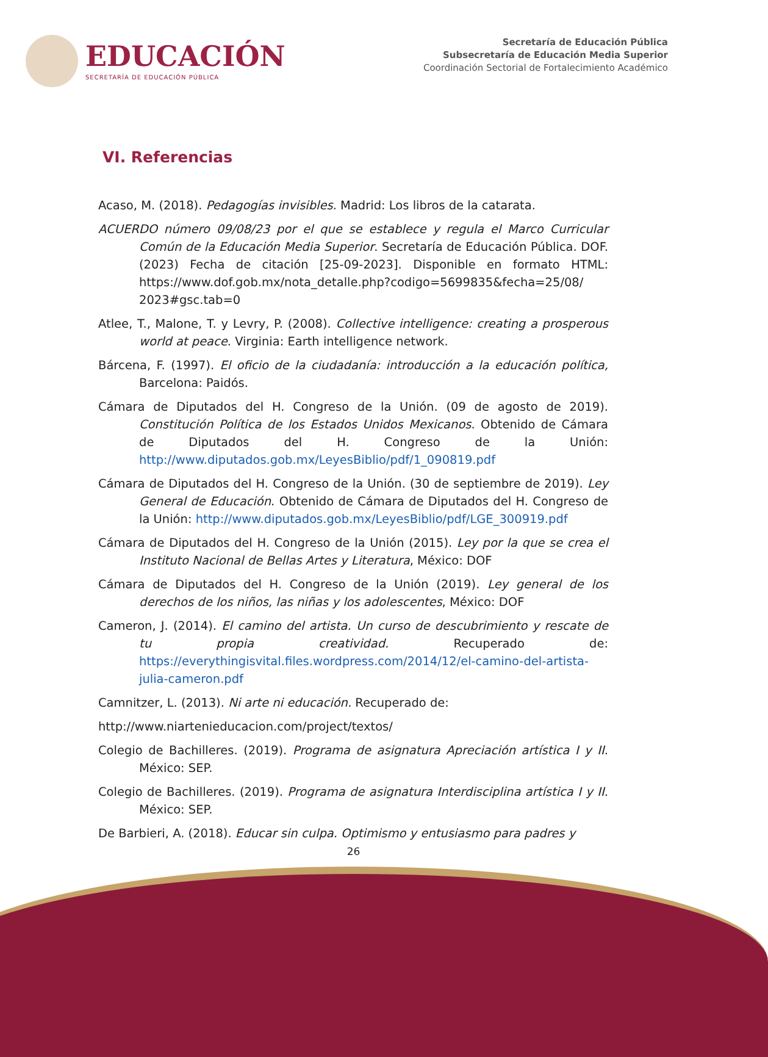EDUCACIÓN
SECRETARÍA DE EDUCACIÓN PÚBLICA
Secretaría de Educación Pública
Subsecretaría de Educación Media Superior
Coordinación Sectorial de Fortalecimiento Académico
VI. Referencias
Acaso, M. (2018). Pedagogías invisibles. Madrid: Los libros de la catarata.
ACUERDO número 09/08/23 por el que se establece y regula el Marco Curricular Común de la Educación Media Superior. Secretaría de Educación Pública. DOF. (2023) Fecha de citación [25-09-2023]. Disponible en formato HTML: https://www.dof.gob.mx/nota_detalle.php?codigo=5699835&fecha=25/08/ 2023#gsc.tab=0
Atlee, T., Malone, T. y Levry, P. (2008). Collective intelligence: creating a prosperous world at peace. Virginia: Earth intelligence network.
Bárcena, F. (1997). El oficio de la ciudadanía: introducción a la educación política, Barcelona: Paidós.
Cámara de Diputados del H. Congreso de la Unión. (09 de agosto de 2019). Constitución Política de los Estados Unidos Mexicanos. Obtenido de Cámara de Diputados del H. Congreso de la Unión: http://www.diputados.gob.mx/LeyesBiblio/pdf/1_090819.pdf
Cámara de Diputados del H. Congreso de la Unión. (30 de septiembre de 2019). Ley General de Educación. Obtenido de Cámara de Diputados del H. Congreso de la Unión: http://www.diputados.gob.mx/LeyesBiblio/pdf/LGE_300919.pdf
Cámara de Diputados del H. Congreso de la Unión (2015). Ley por la que se crea el Instituto Nacional de Bellas Artes y Literatura, México: DOF
Cámara de Diputados del H. Congreso de la Unión (2019). Ley general de los derechos de los niños, las niñas y los adolescentes, México: DOF
Cameron, J. (2014). El camino del artista. Un curso de descubrimiento y rescate de tu propia creatividad. Recuperado de: https://everythingisvital.files.wordpress.com/2014/12/el-camino-del-artista-julia-cameron.pdf
Camnitzer, L. (2013). Ni arte ni educación. Recuperado de:
http://www.niartenieducacion.com/project/textos/
Colegio de Bachilleres. (2019). Programa de asignatura Apreciación artística I y II. México: SEP.
Colegio de Bachilleres. (2019). Programa de asignatura Interdisciplina artística I y II. México: SEP.
De Barbieri, A. (2018). Educar sin culpa. Optimismo y entusiasmo para padres y
26